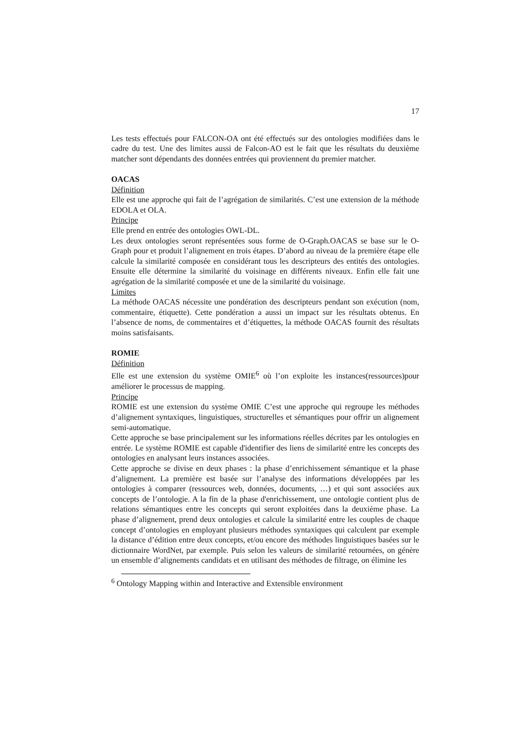17
Les tests effectués pour FALCON-OA ont été effectués sur des ontologies modifiées dans le cadre du test. Une des limites aussi de Falcon-AO est le fait que les résultats du deuxième matcher sont dépendants des données entrées qui proviennent du premier matcher.
OACAS
Définition
Elle est une approche qui fait de l’agrégation de similarités. C’est une extension de la méthode EDOLA et OLA.
Principe
Elle prend en entrée des ontologies OWL-DL.
Les deux ontologies seront représentées sous forme de O-Graph.OACAS se base sur le O-Graph pour et produit l’alignement en trois étapes. D’abord au niveau de la première étape elle calcule la similarité composée en considérant tous les descripteurs des entités des ontologies. Ensuite elle détermine la similarité du voisinage en différents niveaux. Enfin elle fait une agrégation de la similarité composée et une de la similarité du voisinage.
Limites
La méthode OACAS nécessite une pondération des descripteurs pendant son exécution (nom, commentaire, étiquette). Cette pondération a aussi un impact sur les résultats obtenus. En l’absence de noms, de commentaires et d’étiquettes, la méthode OACAS fournit des résultats moins satisfaisants.
ROMIE
Définition
Elle est une extension du système OMIE<sup>6</sup> où l’on exploite les instances(ressources)pour améliorer le processus de mapping.
Principe
ROMIE est une extension du système OMIE C’est une approche qui regroupe les méthodes d’alignement syntaxiques, linguistiques, structurelles et sémantiques pour offrir un alignement semi-automatique.
Cette approche se base principalement sur les informations réelles décrites par les ontologies en entrée. Le système ROMIE est capable d'identifier des liens de similarité entre les concepts des ontologies en analysant leurs instances associées.
Cette approche se divise en deux phases : la phase d’enrichissement sémantique et la phase d’alignement. La première est basée sur l’analyse des informations développées par les ontologies à comparer (ressources web, données, documents, …) et qui sont associées aux concepts de l’ontologie. A la fin de la phase d'enrichissement, une ontologie contient plus de relations sémantiques entre les concepts qui seront exploitées dans la deuxième phase. La phase d’alignement, prend deux ontologies et calcule la similarité entre les couples de chaque concept d’ontologies en employant plusieurs méthodes syntaxiques qui calculent par exemple la distance d’édition entre deux concepts, et/ou encore des méthodes linguistiques basées sur le dictionnaire WordNet, par exemple. Puis selon les valeurs de similarité retournées, on génère un ensemble d’alignements candidats et en utilisant des méthodes de filtrage, on élimine les
<sup>6</sup> Ontology Mapping within and Interactive and Extensible environment